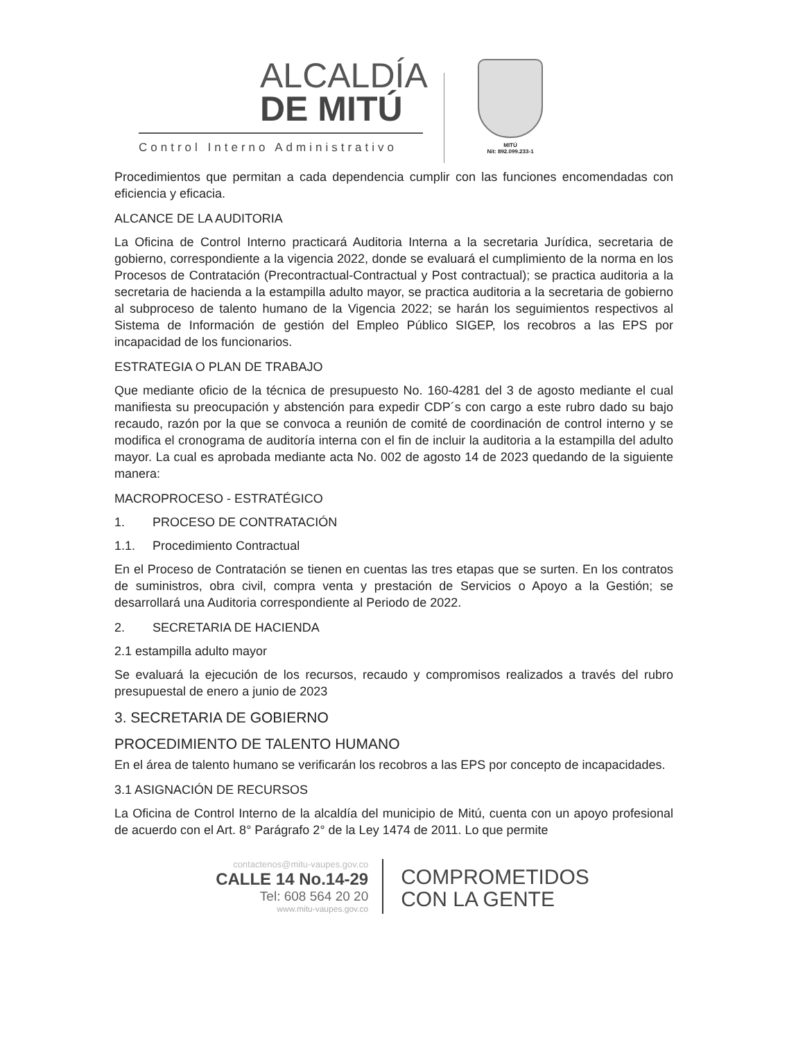ALCALDÍA
DE MITÚ
Control Interno Administrativo
MITÚ
Nit: 892.099.233-1
Procedimientos que permitan a cada dependencia cumplir con las funciones encomendadas con eficiencia y eficacia.
ALCANCE DE LA AUDITORIA
La Oficina de Control Interno practicará Auditoria Interna a la secretaria Jurídica, secretaria de gobierno, correspondiente a la vigencia 2022, donde se evaluará el cumplimiento de la norma en los Procesos de Contratación (Precontractual-Contractual y Post contractual); se practica auditoria a la secretaria de hacienda a la estampilla adulto mayor, se practica auditoria a la secretaria de gobierno al subproceso de talento humano de la Vigencia 2022; se harán los seguimientos respectivos al Sistema de Información de gestión del Empleo Público SIGEP, los recobros a las EPS por incapacidad de los funcionarios.
ESTRATEGIA O PLAN DE TRABAJO
Que mediante oficio de la técnica de presupuesto No. 160-4281 del 3 de agosto mediante el cual manifiesta su preocupación y abstención para expedir CDP´s con cargo a este rubro dado su bajo recaudo, razón por la que se convoca a reunión de comité de coordinación de control interno y se modifica el cronograma de auditoría interna con el fin de incluir la auditoria a la estampilla del adulto mayor. La cual es aprobada mediante acta No. 002 de agosto 14 de 2023 quedando de la siguiente manera:
MACROPROCESO - ESTRATÉGICO
1. PROCESO DE CONTRATACIÓN
1.1. Procedimiento Contractual
En el Proceso de Contratación se tienen en cuentas las tres etapas que se surten. En los contratos de suministros, obra civil, compra venta y prestación de Servicios o Apoyo a la Gestión; se desarrollará una Auditoria correspondiente al Periodo de 2022.
2. SECRETARIA DE HACIENDA
2.1 estampilla adulto mayor
Se evaluará la ejecución de los recursos, recaudo y compromisos realizados a través del rubro presupuestal de enero a junio de 2023
3. SECRETARIA DE GOBIERNO
PROCEDIMIENTO DE TALENTO HUMANO
En el área de talento humano se verificarán los recobros a las EPS por concepto de incapacidades.
3.1 ASIGNACIÓN DE RECURSOS
La Oficina de Control Interno de la alcaldía del municipio de Mitú, cuenta con un apoyo profesional de acuerdo con el Art. 8° Parágrafo 2° de la Ley 1474 de 2011. Lo que permite
contactenos@mitu-vaupes.gov.co
CALLE 14 No.14-29
Tel: 608 564 20 20
www.mitu-vaupes.gov.co
COMPROMETIDOS
CON LA GENTE